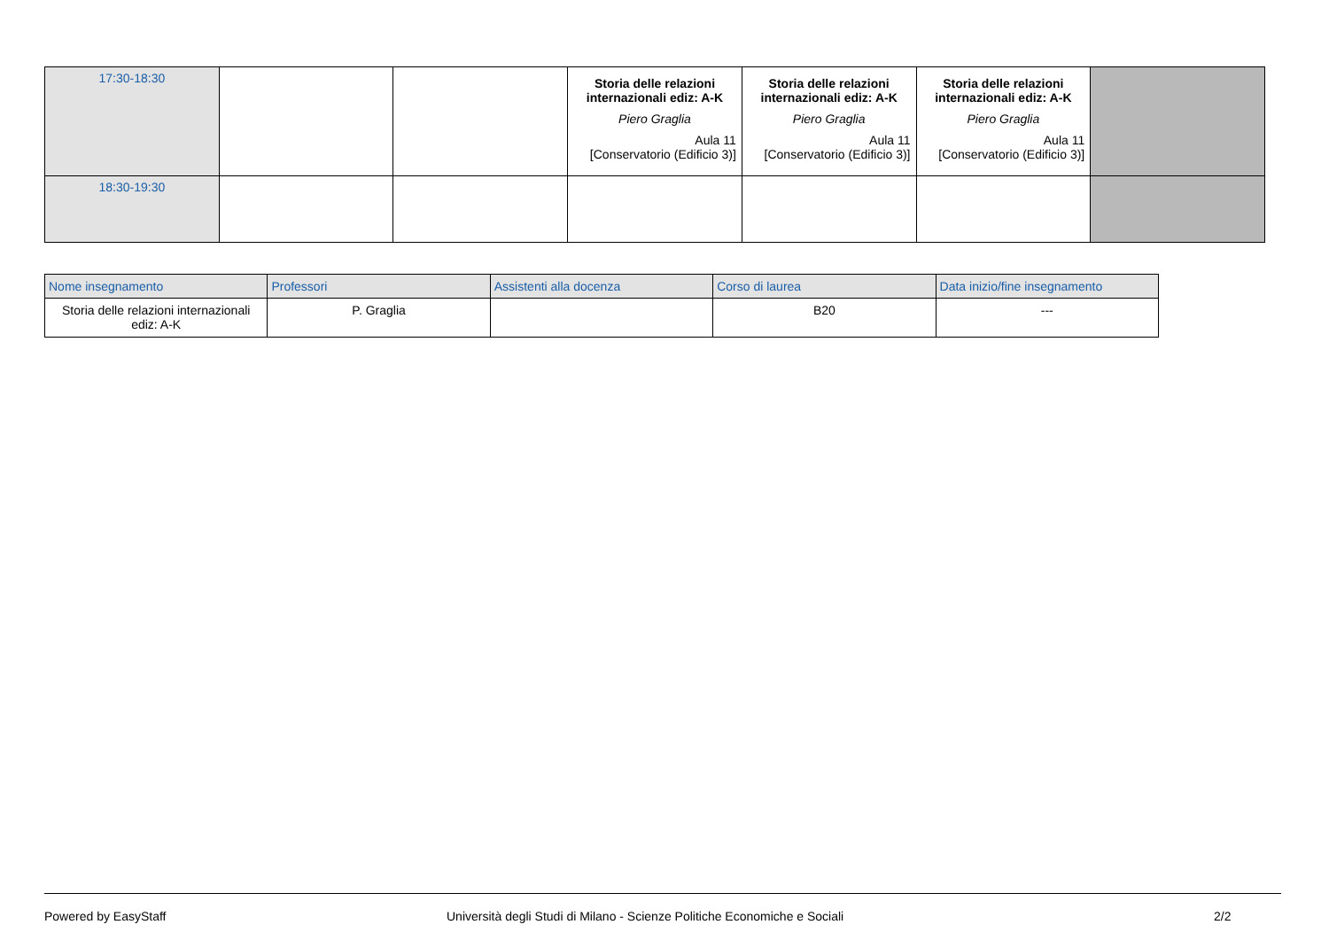| 17:30-18:30 | | | Storia delle relazioni internazionali ediz: A-K Piero Graglia Aula 11 [Conservatorio (Edificio 3)] | Storia delle relazioni internazionali ediz: A-K Piero Graglia Aula 11 [Conservatorio (Edificio 3)] | Storia delle relazioni internazionali ediz: A-K Piero Graglia Aula 11 [Conservatorio (Edificio 3)] | |
| 18:30-19:30 | | | | | | |
| Nome insegnamento | Professori | Assistenti alla docenza | Corso di laurea | Data inizio/fine insegnamento |
| --- | --- | --- | --- | --- |
| Storia delle relazioni internazionali ediz: A-K | P. Graglia | | B20 | --- |
Powered by EasyStaff Università degli Studi di Milano - Scienze Politiche Economiche e Sociali 2/2